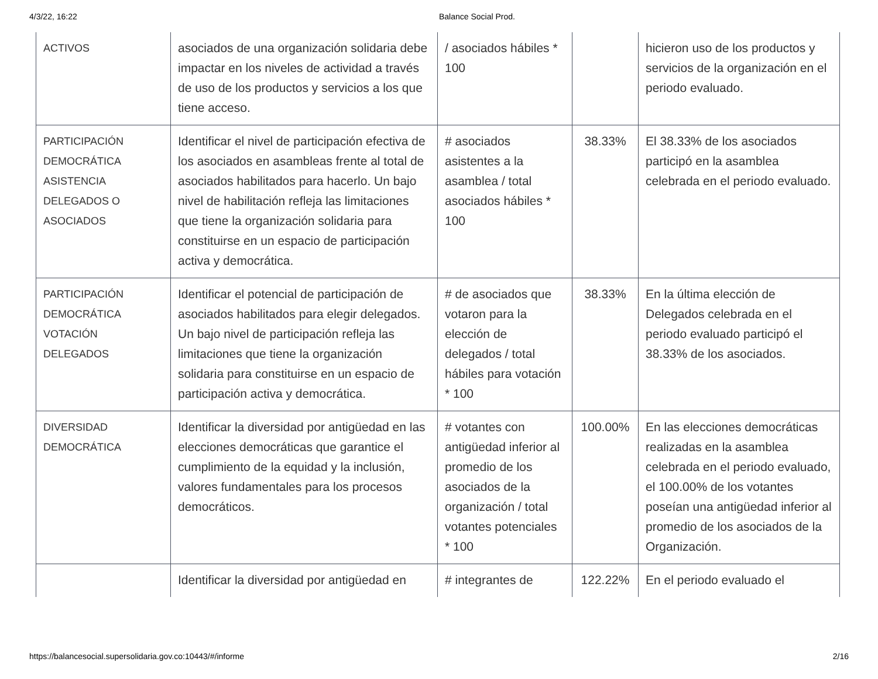4/3/22, 16:22 Balance Social Prod.
| ACTIVOS | asociados de una organización solidaria debe impactar en los niveles de actividad a través de uso de los productos y servicios a los que tiene acceso. | / asociados hábiles * 100 | | hicieron uso de los productos y servicios de la organización en el periodo evaluado. |
| PARTICIPACIÓN DEMOCRÁTICA ASISTENCIA DELEGADOS O ASOCIADOS | Identificar el nivel de participación efectiva de los asociados en asambleas frente al total de asociados habilitados para hacerlo. Un bajo nivel de habilitación refleja las limitaciones que tiene la organización solidaria para constituirse en un espacio de participación activa y democrática. | # asociados asistentes a la asamblea / total asociados hábiles * 100 | 38.33% | El 38.33% de los asociados participó en la asamblea celebrada en el periodo evaluado. |
| PARTICIPACIÓN DEMOCRÁTICA VOTACIÓN DELEGADOS | Identificar el potencial de participación de asociados habilitados para elegir delegados. Un bajo nivel de participación refleja las limitaciones que tiene la organización solidaria para constituirse en un espacio de participación activa y democrática. | # de asociados que votaron para la elección de delegados / total hábiles para votación * 100 | 38.33% | En la última elección de Delegados celebrada en el periodo evaluado participó el 38.33% de los asociados. |
| DIVERSIDAD DEMOCRÁTICA | Identificar la diversidad por antigüedad en las elecciones democráticas que garantice el cumplimiento de la equidad y la inclusión, valores fundamentales para los procesos democráticos. | # votantes con antigüedad inferior al promedio de los asociados de la organización / total votantes potenciales * 100 | 100.00% | En las elecciones democráticas realizadas en la asamblea celebrada en el periodo evaluado, el 100.00% de los votantes poseían una antigüedad inferior al promedio de los asociados de la Organización. |
| | Identificar la diversidad por antigüedad en | # integrantes de | 122.22% | En el periodo evaluado el |
https://balancesocial.supersolidaria.gov.co:10443/#/informe 2/16